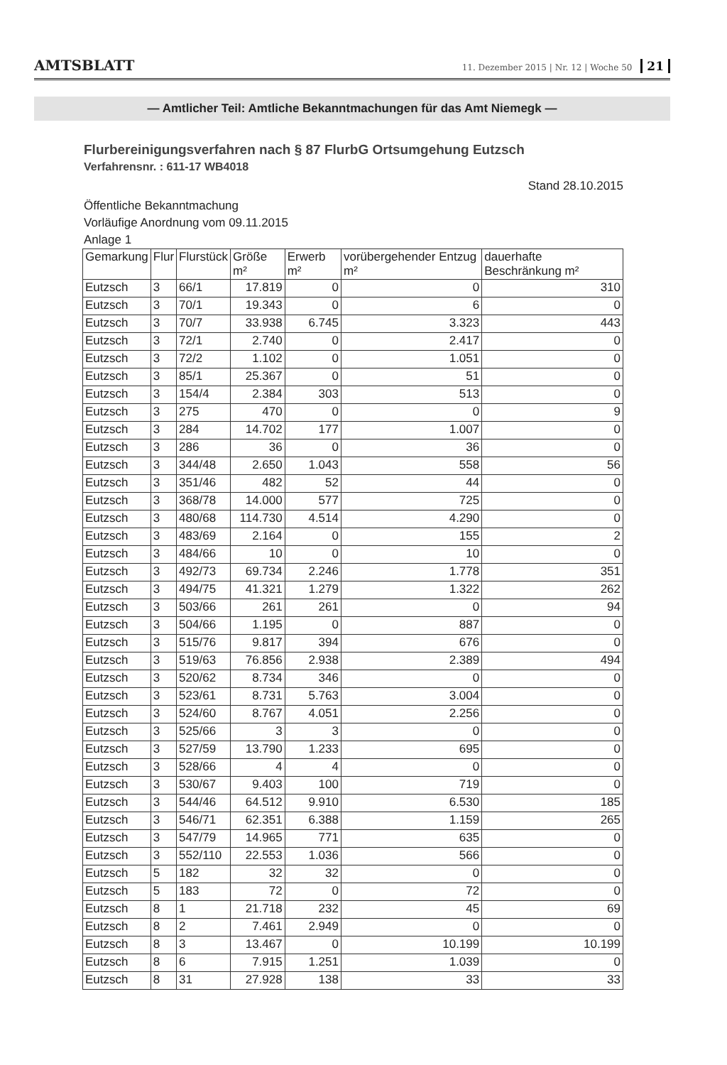AMTSBLATT 11. Dezember 2015 | Nr. 12 | Woche 50 21
— Amtlicher Teil: Amtliche Bekanntmachungen für das Amt Niemegk —
Flurbereinigungsverfahren nach § 87 FlurbG Ortsumgehung Eutzsch
Verfahrensnr. : 611-17 WB4018
Stand 28.10.2015
Öffentliche Bekanntmachung
Vorläufige Anordnung vom 09.11.2015
Anlage 1
| Gemarkung | Flur | Flurstück | Größe m² | Erwerb m² | vorübergehender Entzug m² | dauerhafte Beschränkung m² |
| --- | --- | --- | --- | --- | --- | --- |
| Eutzsch | 3 | 66/1 | 17.819 | 0 | 0 | 310 |
| Eutzsch | 3 | 70/1 | 19.343 | 0 | 6 | 0 |
| Eutzsch | 3 | 70/7 | 33.938 | 6.745 | 3.323 | 443 |
| Eutzsch | 3 | 72/1 | 2.740 | 0 | 2.417 | 0 |
| Eutzsch | 3 | 72/2 | 1.102 | 0 | 1.051 | 0 |
| Eutzsch | 3 | 85/1 | 25.367 | 0 | 51 | 0 |
| Eutzsch | 3 | 154/4 | 2.384 | 303 | 513 | 0 |
| Eutzsch | 3 | 275 | 470 | 0 | 0 | 9 |
| Eutzsch | 3 | 284 | 14.702 | 177 | 1.007 | 0 |
| Eutzsch | 3 | 286 | 36 | 0 | 36 | 0 |
| Eutzsch | 3 | 344/48 | 2.650 | 1.043 | 558 | 56 |
| Eutzsch | 3 | 351/46 | 482 | 52 | 44 | 0 |
| Eutzsch | 3 | 368/78 | 14.000 | 577 | 725 | 0 |
| Eutzsch | 3 | 480/68 | 114.730 | 4.514 | 4.290 | 0 |
| Eutzsch | 3 | 483/69 | 2.164 | 0 | 155 | 2 |
| Eutzsch | 3 | 484/66 | 10 | 0 | 10 | 0 |
| Eutzsch | 3 | 492/73 | 69.734 | 2.246 | 1.778 | 351 |
| Eutzsch | 3 | 494/75 | 41.321 | 1.279 | 1.322 | 262 |
| Eutzsch | 3 | 503/66 | 261 | 261 | 0 | 94 |
| Eutzsch | 3 | 504/66 | 1.195 | 0 | 887 | 0 |
| Eutzsch | 3 | 515/76 | 9.817 | 394 | 676 | 0 |
| Eutzsch | 3 | 519/63 | 76.856 | 2.938 | 2.389 | 494 |
| Eutzsch | 3 | 520/62 | 8.734 | 346 | 0 | 0 |
| Eutzsch | 3 | 523/61 | 8.731 | 5.763 | 3.004 | 0 |
| Eutzsch | 3 | 524/60 | 8.767 | 4.051 | 2.256 | 0 |
| Eutzsch | 3 | 525/66 | 3 | 3 | 0 | 0 |
| Eutzsch | 3 | 527/59 | 13.790 | 1.233 | 695 | 0 |
| Eutzsch | 3 | 528/66 | 4 | 4 | 0 | 0 |
| Eutzsch | 3 | 530/67 | 9.403 | 100 | 719 | 0 |
| Eutzsch | 3 | 544/46 | 64.512 | 9.910 | 6.530 | 185 |
| Eutzsch | 3 | 546/71 | 62.351 | 6.388 | 1.159 | 265 |
| Eutzsch | 3 | 547/79 | 14.965 | 771 | 635 | 0 |
| Eutzsch | 3 | 552/110 | 22.553 | 1.036 | 566 | 0 |
| Eutzsch | 5 | 182 | 32 | 32 | 0 | 0 |
| Eutzsch | 5 | 183 | 72 | 0 | 72 | 0 |
| Eutzsch | 8 | 1 | 21.718 | 232 | 45 | 69 |
| Eutzsch | 8 | 2 | 7.461 | 2.949 | 0 | 0 |
| Eutzsch | 8 | 3 | 13.467 | 0 | 10.199 | 10.199 |
| Eutzsch | 8 | 6 | 7.915 | 1.251 | 1.039 | 0 |
| Eutzsch | 8 | 31 | 27.928 | 138 | 33 | 33 |